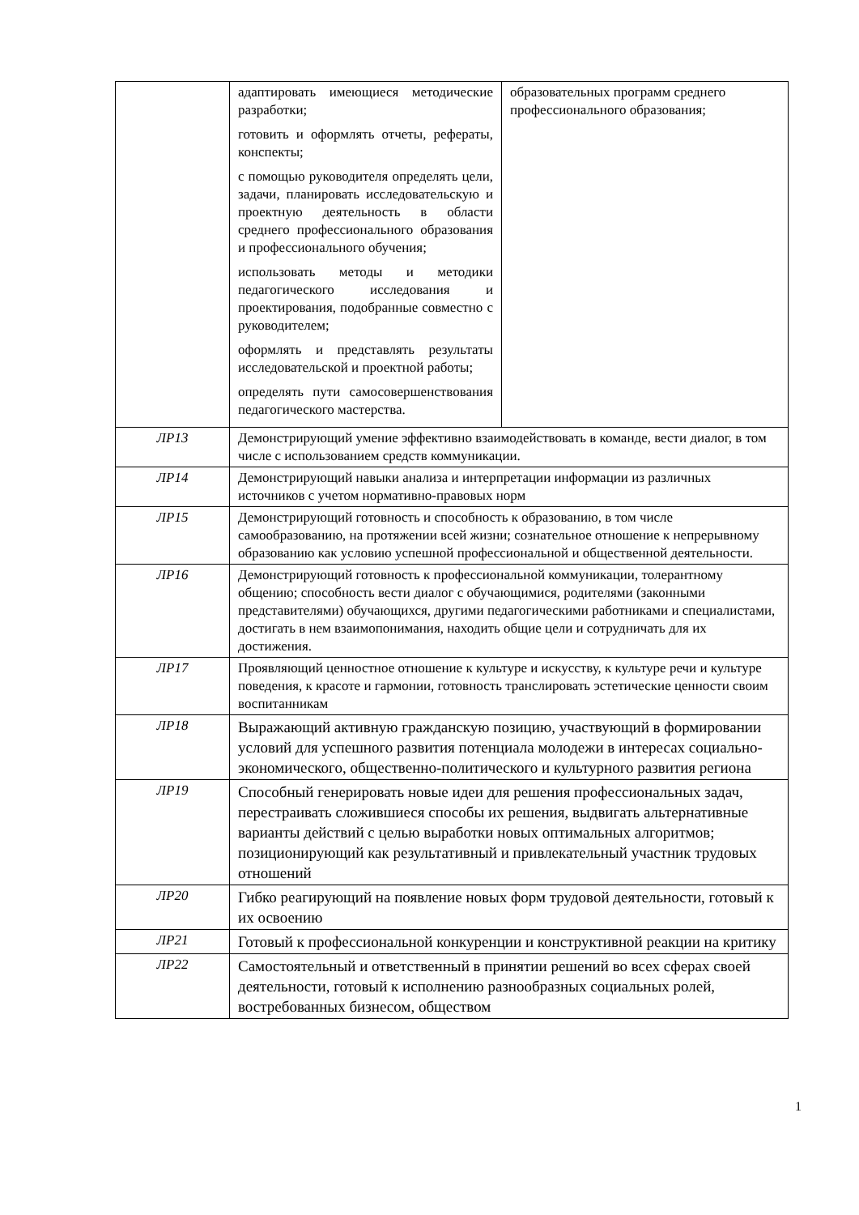| | адаптировать имеющиеся методические разработки; готовить и оформлять отчеты, рефераты, конспекты; с помощью руководителя определять цели, задачи, планировать исследовательскую и проектную деятельность в области среднего профессионального образования и профессионального обучения; использовать методы и методики педагогического исследования и проектирования, подобранные совместно с руководителем; оформлять и представлять результаты исследовательской и проектной работы; определять пути самосовершенствования педагогического мастерства. | образовательных программ среднего профессионального образования; |
| ЛР13 | Демонстрирующий умение эффективно взаимодействовать в команде, вести диалог, в том числе с использованием средств коммуникации. | |
| ЛР14 | Демонстрирующий навыки анализа и интерпретации информации из различных источников с учетом нормативно-правовых норм | |
| ЛР15 | Демонстрирующий готовность и способность к образованию, в том числе самообразованию, на протяжении всей жизни; сознательное отношение к непрерывному образованию как условию успешной профессиональной и общественной деятельности. | |
| ЛР16 | Демонстрирующий готовность к профессиональной коммуникации, толерантному общению; способность вести диалог с обучающимися, родителями (законными представителями) обучающихся, другими педагогическими работниками и специалистами, достигать в нем взаимопонимания, находить общие цели и сотрудничать для их достижения. | |
| ЛР17 | Проявляющий ценностное отношение к культуре и искусству, к культуре речи и культуре поведения, к красоте и гармонии, готовность транслировать эстетические ценности своим воспитанникам | |
| ЛР18 | Выражающий активную гражданскую позицию, участвующий в формировании условий для успешного развития потенциала молодежи в интересах социально-экономического, общественно-политического и культурного развития региона | |
| ЛР19 | Способный генерировать новые идеи для решения профессиональных задач, перестраивать сложившиеся способы их решения, выдвигать альтернативные варианты действий с целью выработки новых оптимальных алгоритмов; позиционирующий как результативный и привлекательный участник трудовых отношений | |
| ЛР20 | Гибко реагирующий на появление новых форм трудовой деятельности, готовый к их освоению | |
| ЛР21 | Готовый к профессиональной конкуренции и конструктивной реакции на критику | |
| ЛР22 | Самостоятельный и ответственный в принятии решений во всех сферах своей деятельности, готовый к исполнению разнообразных социальных ролей, востребованных бизнесом, обществом | |
1